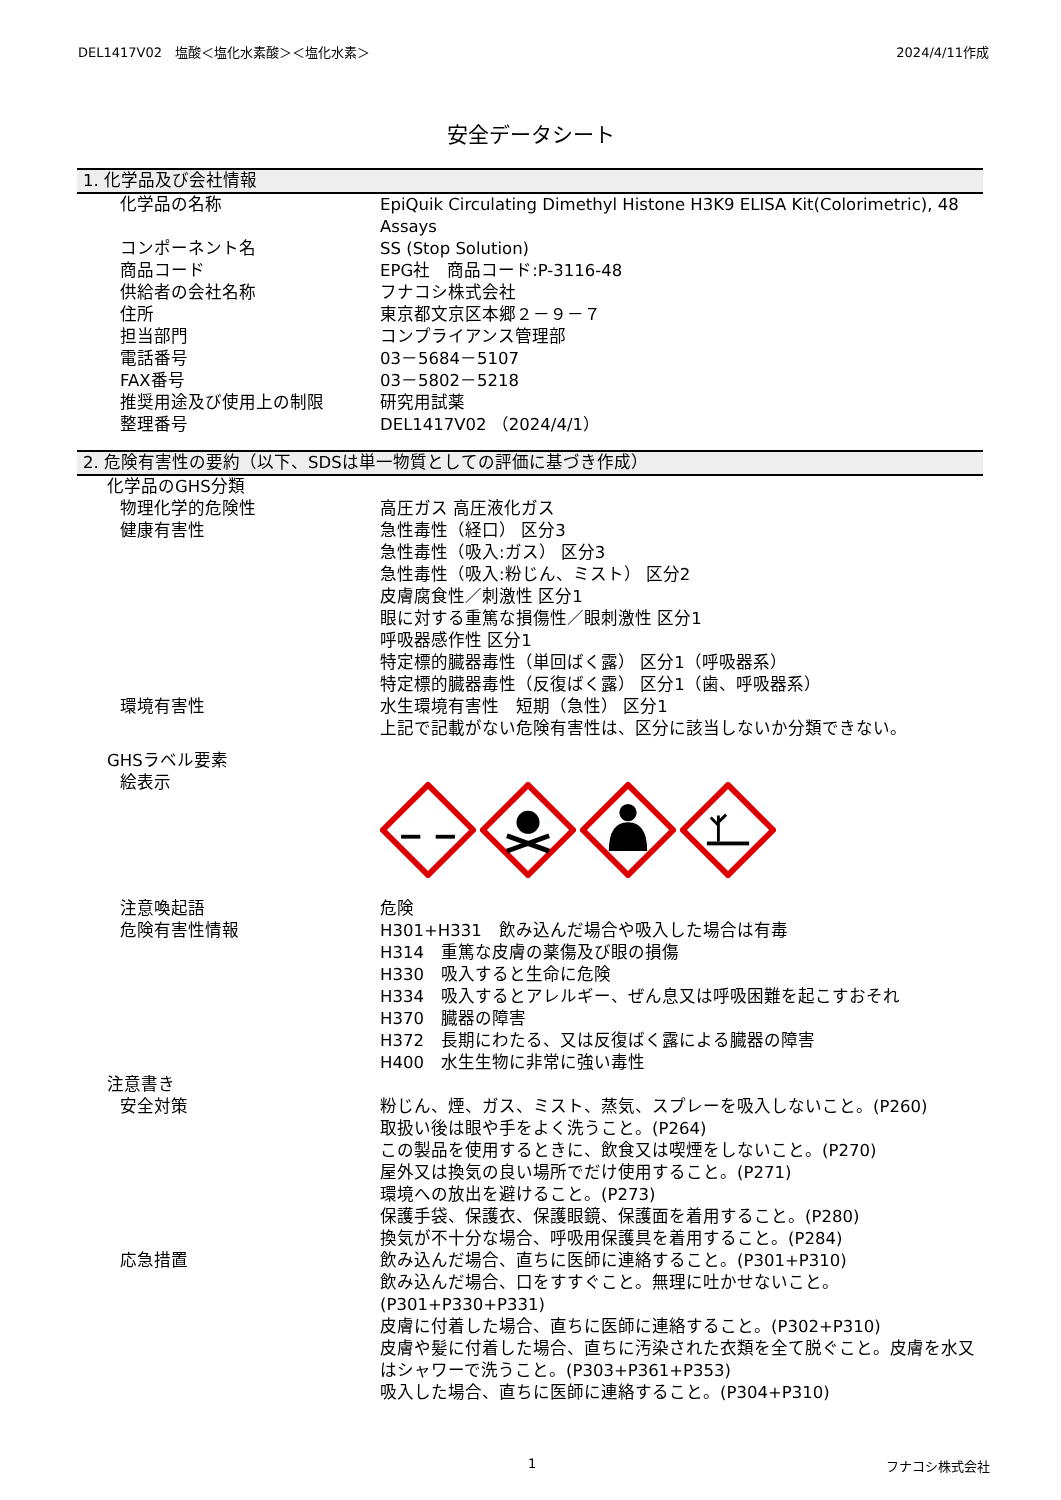DEL1417V02　塩酸＜塩化水素酸＞＜塩化水素＞ 2024/4/11作成
安全データシート
1. 化学品及び会社情報
化学品の名称 EpiQuik Circulating Dimethyl Histone H3K9 ELISA Kit(Colorimetric), 48 Assays
コンポーネント名 SS (Stop Solution)
商品コード EPG社　商品コード:P-3116-48
供給者の会社名称 フナコシ株式会社
住所 東京都文京区本郷２－９－７
担当部門 コンプライアンス管理部
電話番号 03－5684－5107
FAX番号 03－5802－5218
推奨用途及び使用上の制限 研究用試薬
整理番号 DEL1417V02 （2024/4/1）
2. 危険有害性の要約（以下、SDSは単一物質としての評価に基づき作成）
化学品のGHS分類
物理化学的危険性 高圧ガス 高圧液化ガス
健康有害性 急性毒性（経口） 区分3
急性毒性（吸入:ガス） 区分3
急性毒性（吸入:粉じん、ミスト） 区分2
皮膚腐食性／刺激性 区分1
眼に対する重篤な損傷性／眼刺激性 区分1
呼吸器感作性 区分1
特定標的臓器毒性（単回ばく露） 区分1（呼吸器系）
特定標的臓器毒性（反復ばく露） 区分1（歯、呼吸器系）
環境有害性 水生環境有害性　短期（急性） 区分1
上記で記載がない危険有害性は、区分に該当しないか分類できない。
GHSラベル要素
絵表示
注意喚起語 危険
危険有害性情報 H301+H331　飲み込んだ場合や吸入した場合は有毒
H314　重篤な皮膚の薬傷及び眼の損傷
H330　吸入すると生命に危険
H334　吸入するとアレルギー、ぜん息又は呼吸困難を起こすおそれ
H370　臓器の障害
H372　長期にわたる、又は反復ばく露による臓器の障害
H400　水生生物に非常に強い毒性
注意書き
安全対策 粉じん、煙、ガス、ミスト、蒸気、スプレーを吸入しないこと。(P260)
取扱い後は眼や手をよく洗うこと。(P264)
この製品を使用するときに、飲食又は喫煙をしないこと。(P270)
屋外又は換気の良い場所でだけ使用すること。(P271)
環境への放出を避けること。(P273)
保護手袋、保護衣、保護眼鏡、保護面を着用すること。(P280)
換気が不十分な場合、呼吸用保護具を着用すること。(P284)
応急措置 飲み込んだ場合、直ちに医師に連絡すること。(P301+P310)
飲み込んだ場合、口をすすぐこと。無理に吐かせないこと。(P301+P330+P331)
皮膚に付着した場合、直ちに医師に連絡すること。(P302+P310)
皮膚や髪に付着した場合、直ちに汚染された衣類を全て脱ぐこと。皮膚を水又はシャワーで洗うこと。(P303+P361+P353)
吸入した場合、直ちに医師に連絡すること。(P304+P310)
1 フナコシ株式会社